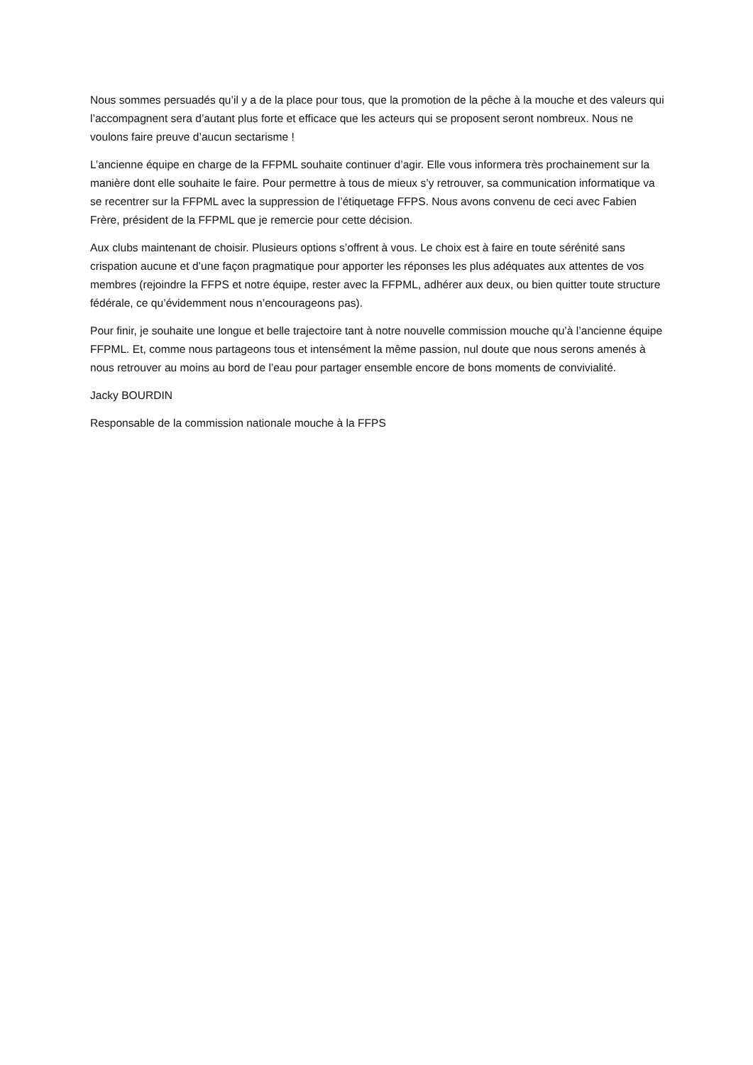Nous sommes persuadés qu’il y a de la place pour tous, que la promotion de la pêche à la mouche et des valeurs qui l’accompagnent sera d’autant plus forte et efficace que les acteurs qui se proposent seront nombreux. Nous ne voulons faire preuve d’aucun sectarisme !
L’ancienne équipe en charge de la FFPML souhaite continuer d’agir. Elle vous informera très prochainement sur la manière dont elle souhaite le faire. Pour permettre à tous de mieux s’y retrouver, sa communication informatique va se recentrer sur la FFPML avec la suppression de l’étiquetage FFPS. Nous avons convenu de ceci avec Fabien Frère, président de la FFPML que je remercie pour cette décision.
Aux clubs maintenant de choisir. Plusieurs options s’offrent à vous. Le choix est à faire en toute sérénité sans crispation aucune et d’une façon pragmatique pour apporter les réponses les plus adéquates aux attentes de vos membres (rejoindre la FFPS et notre équipe, rester avec la FFPML, adhérer aux deux, ou bien quitter toute structure fédérale, ce qu’évidemment nous n’encourageons pas).
Pour finir, je souhaite une longue et belle trajectoire tant à notre nouvelle commission mouche qu’à l’ancienne équipe FFPML. Et, comme nous partageons tous et intensément la même passion, nul doute que nous serons amenés à nous retrouver au moins au bord de l’eau pour partager ensemble encore de bons moments de convivialité.
Jacky BOURDIN
Responsable de la commission nationale mouche à la FFPS